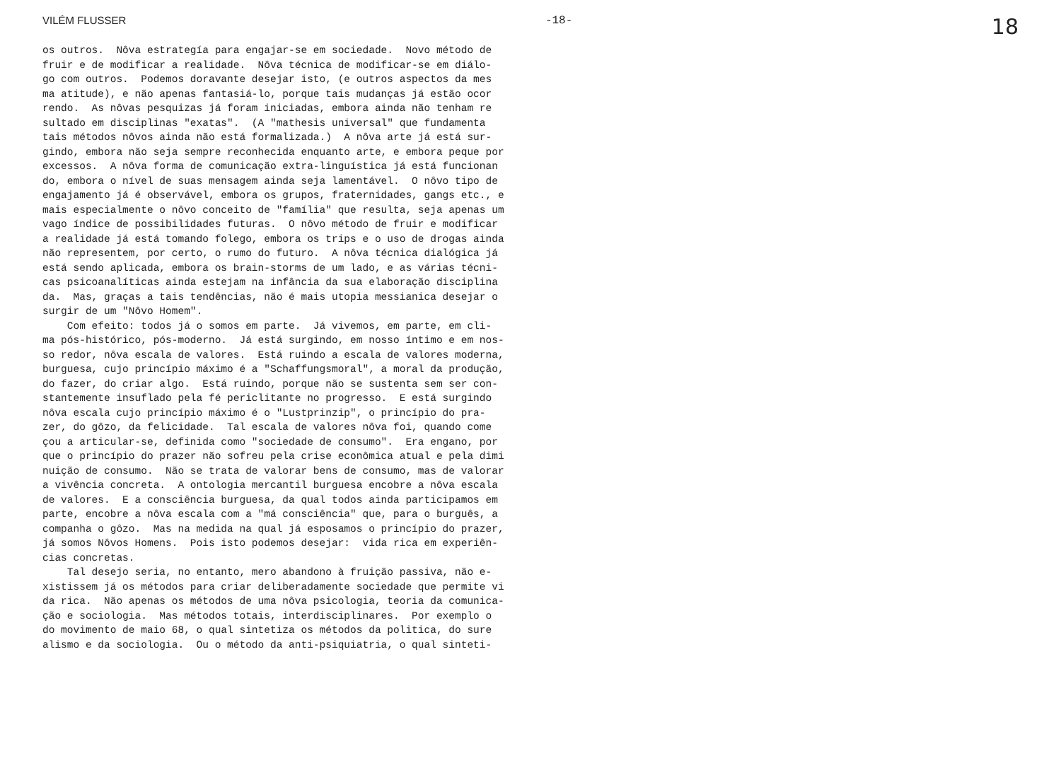VILÉM FLUSSER -18- 18
os outros. Nôva estrategía para engajar-se em sociedade. Novo método de fruir e de modificar a realidade. Nôva técnica de modificar-se em diálo- go com outros. Podemos doravante desejar isto, (e outros aspectos da mes ma atitude), e não apenas fantasiá-lo, porque tais mudanças já estão ocor rendo. As nôvas pesquizas já foram iniciadas, embora ainda não tenham re sultado em disciplinas "exatas". (A "mathesis universal" que fundamenta tais métodos nôvos ainda não está formalizada.) A nôva arte já está sur- gindo, embora não seja sempre reconhecida enquanto arte, e embora peque por excessos. A nôva forma de comunicação extra-linguística já está funcionan do, embora o nível de suas mensagem ainda seja lamentável. O nôvo tipo de engajamento já é observável, embora os grupos, fraternidades, gangs etc., e mais especialmente o nôvo conceito de "família" que resulta, seja apenas um vago índice de possibilidades futuras. O nôvo método de fruir e modificar a realidade já está tomando folego, embora os trips e o uso de drogas ainda não representem, por certo, o rumo do futuro. A nôva técnica dialógica já está sendo aplicada, embora os brain-storms de um lado, e as várias técni- cas psicoanalíticas ainda estejam na infância da sua elaboração disciplina da. Mas, graças a tais tendências, não é mais utopia messianica desejar o surgir de um "Nôvo Homem". Com efeito: todos já o somos em parte. Já vivemos, em parte, em cli- ma pós-histórico, pós-moderno. Já está surgindo, em nosso íntimo e em nos- so redor, nôva escala de valores. Está ruindo a escala de valores moderna, burguesa, cujo princípio máximo é a "Schaffungsmoral", a moral da produção, do fazer, do criar algo. Está ruindo, porque não se sustenta sem ser con- stantemente insuflado pela fé periclitante no progresso. E está surgindo nôva escala cujo princípio máximo é o "Lustprinzip", o princípio do pra- zer, do gôzo, da felicidade. Tal escala de valores nôva foi, quando come çou a articular-se, definida como "sociedade de consumo". Era engano, por que o princípio do prazer não sofreu pela crise econômica atual e pela dimi nuição de consumo. Não se trata de valorar bens de consumo, mas de valorar a vivência concreta. A ontologia mercantil burguesa encobre a nôva escala de valores. E a consciência burguesa, da qual todos ainda participamos em parte, encobre a nôva escala com a "má consciência" que, para o burguês, a companha o gôzo. Mas na medida na qual já esposamos o princípio do prazer, já somos Nôvos Homens. Pois isto podemos desejar: vida rica em experiên- cias concretas. Tal desejo seria, no entanto, mero abandono à fruição passiva, não e- xistissem já os métodos para criar deliberadamente sociedade que permite vi da rica. Não apenas os métodos de uma nôva psicologia, teoria da comunica- ção e sociologia. Mas métodos totais, interdisciplinares. Por exemplo o do movimento de maio 68, o qual sintetiza os métodos da politica, do sure alismo e da sociologia. Ou o método da anti-psiquiatria, o qual sinteti-